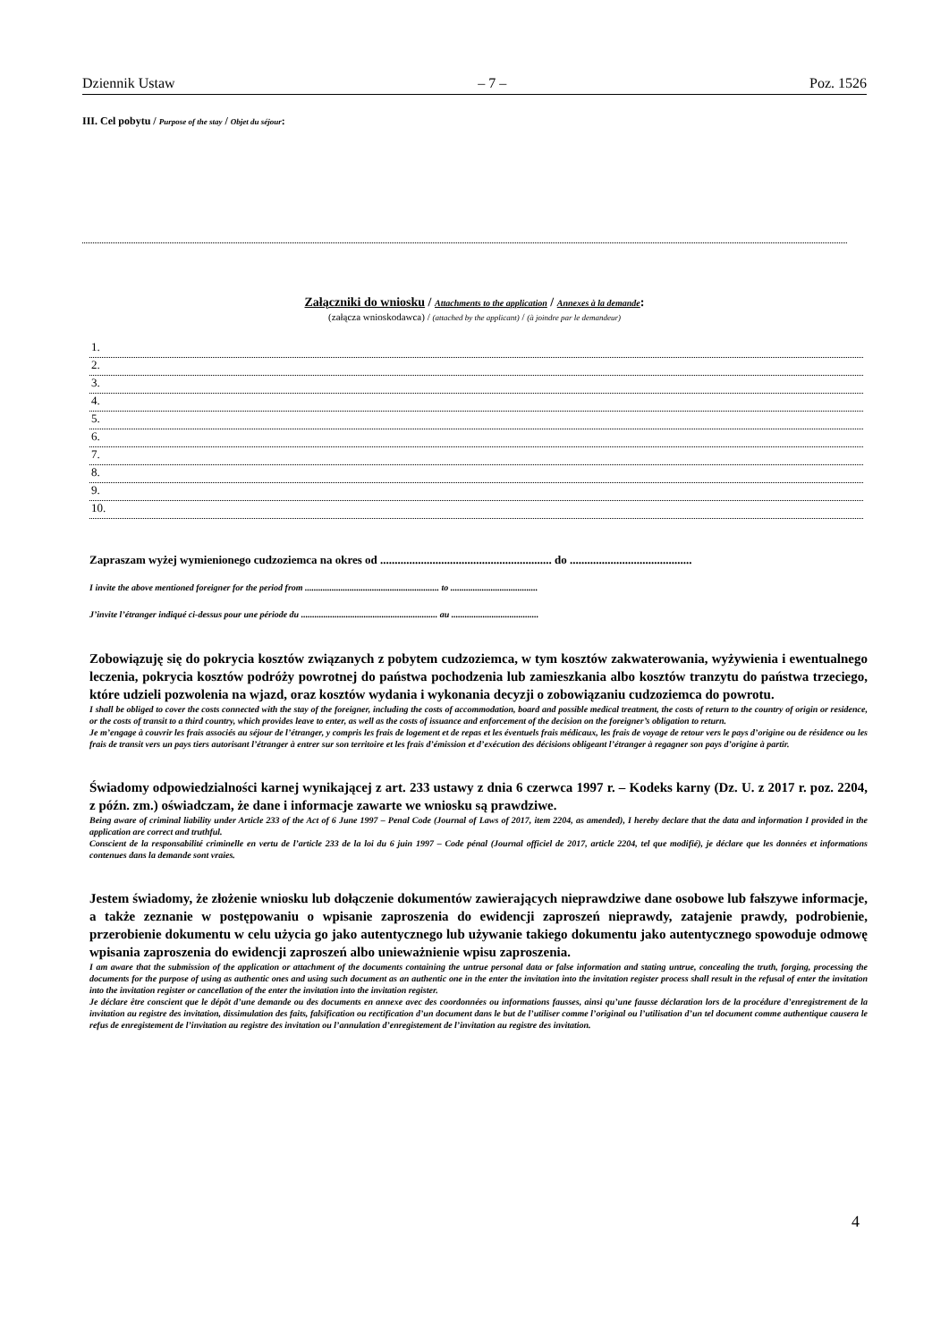Dziennik Ustaw – 7 – Poz. 1526
III. Cel pobytu / Purpose of the stay / Objet du séjour:
Załączniki do wniosku / Attachments to the application / Annexes à la demande:
(załącza wnioskodawca) / (attached by the applicant) / (à joindre par le demandeur)
1.
2.
3.
4.
5.
6.
7.
8.
9.
10.
Zapraszam wyżej wymienionego cudzoziemca na okres od ........................................................... do ..........................................
I invite the above mentioned foreigner for the period from ............................................................ to .......................................
J’invite l’étranger indiqué ci-dessus pour une période du ............................................................. au .......................................
Zobowiązuję się do pokrycia kosztów związanych z pobytem cudzoziemca, w tym kosztów zakwaterowania, wyżywienia i ewentualnego leczenia, pokrycia kosztów podróży powrotnej do państwa pochodzenia lub zamieszkania albo kosztów tranzytu do państwa trzeciego, które udzieli pozwolenia na wjazd, oraz kosztów wydania i wykonania decyzji o zobowiązaniu cudzoziemca do powrotu.
I shall be obliged to cover the costs connected with the stay of the foreigner, including the costs of accommodation, board and possible medical treatment, the costs of return to the country of origin or residence, or the costs of transit to a third country, which provides leave to enter, as well as the costs of issuance and enforcement of the decision on the foreigner’s obligation to return.
Je m’engage à couvrir les frais associés au séjour de l’étranger, y compris les frais de logement et de repas et les éventuels frais médicaux, les frais de voyage de retour vers le pays d’origine ou de résidence ou les frais de transit vers un pays tiers autorisant l’étranger à entrer sur son territoire et les frais d’émission et d’exécution des décisions obligeant l’étranger à regagner son pays d’origine à partir.
Świadomy odpowiedzialności karnej wynikającej z art. 233 ustawy z dnia 6 czerwca 1997 r. – Kodeks karny (Dz. U. z 2017 r. poz. 2204, z późn. zm.) oświadczam, że dane i informacje zawarte we wniosku są prawdziwe.
Being aware of criminal liability under Article 233 of the Act of 6 June 1997 – Penal Code (Journal of Laws of 2017, item 2204, as amended), I hereby declare that the data and information I provided in the application are correct and truthful.
Conscient de la responsabilité criminelle en vertu de l’article 233 de la loi du 6 juin 1997 – Code pénal (Journal officiel de 2017, article 2204, tel que modifié), je déclare que les données et informations contenues dans la demande sont vraies.
Jestem świadomy, że złożenie wniosku lub dołączenie dokumentów zawierających nieprawdziwe dane osobowe lub fałszywe informacje, a także zeznanie w postępowaniu o wpisanie zaproszenia do ewidencji zaproszeń nieprawdy, zatajenie prawdy, podrobienie, przerobienie dokumentu w celu użycia go jako autentycznego lub używanie takiego dokumentu jako autentycznego spowoduje odmowę wpisania zaproszenia do ewidencji zaproszeń albo unieważnienie wpisu zaproszenia.
I am aware that the submission of the application or attachment of the documents containing the untrue personal data or false information and stating untrue, concealing the truth, forging, processing the documents for the purpose of using as authentic ones and using such document as an authentic one in the enter the invitation into the invitation register process shall result in the refusal of enter the invitation into the invitation register or cancellation of the enter the invitation into the invitation register.
Je déclare être conscient que le dépôt d’une demande ou des documents en annexe avec des coordonnées ou informations fausses, ainsi qu’une fausse déclaration lors de la procédure d’enregistrement de la invitation au registre des invitation, dissimulation des faits, falsification ou rectification d’un document dans le but de l’utiliser comme l’original ou l’utilisation d’un tel document comme authentique causera le refus de enregistement de l’invitation au registre des invitation ou l’annulation d’enregistement de l’invitation au registre des invitation.
4